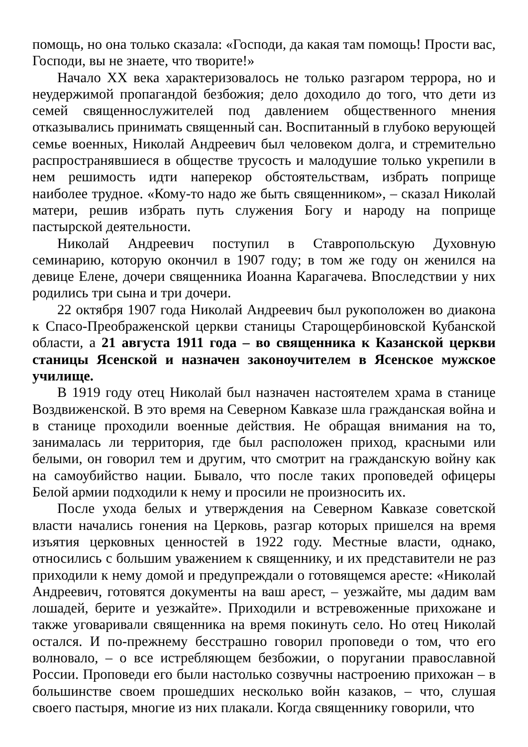помощь, но она только сказала: «Господи, да какая там помощь! Прости вас, Господи, вы не знаете, что творите!»
Начало XX века характеризовалось не только разгаром террора, но и неудержимой пропагандой безбожия; дело доходило до того, что дети из семей священнослужителей под давлением общественного мнения отказывались принимать священный сан. Воспитанный в глубоко верующей семье военных, Николай Андреевич был человеком долга, и стремительно распространявшиеся в обществе трусость и малодушие только укрепили в нем решимость идти наперекор обстоятельствам, избрать поприще наиболее трудное. «Кому-то надо же быть священником», – сказал Николай матери, решив избрать путь служения Богу и народу на поприще пастырской деятельности.
Николай Андреевич поступил в Ставропольскую Духовную семинарию, которую окончил в 1907 году; в том же году он женился на девице Елене, дочери священника Иоанна Карагачева. Впоследствии у них родились три сына и три дочери.
22 октября 1907 года Николай Андреевич был рукоположен во диакона к Спасо-Преображенской церкви станицы Старощербиновской Кубанской области, а 21 августа 1911 года – во священника к Казанской церкви станицы Ясенской и назначен законоучителем в Ясенское мужское училище.
В 1919 году отец Николай был назначен настоятелем храма в станице Воздвиженской. В это время на Северном Кавказе шла гражданская война и в станице проходили военные действия. Не обращая внимания на то, занималась ли территория, где был расположен приход, красными или белыми, он говорил тем и другим, что смотрит на гражданскую войну как на самоубийство нации. Бывало, что после таких проповедей офицеры Белой армии подходили к нему и просили не произносить их.
После ухода белых и утверждения на Северном Кавказе советской власти начались гонения на Церковь, разгар которых пришелся на время изъятия церковных ценностей в 1922 году. Местные власти, однако, относились с большим уважением к священнику, и их представители не раз приходили к нему домой и предупреждали о готовящемся аресте: «Николай Андреевич, готовятся документы на ваш арест, – уезжайте, мы дадим вам лошадей, берите и уезжайте». Приходили и встревоженные прихожане и также уговаривали священника на время покинуть село. Но отец Николай остался. И по-прежнему бесстрашно говорил проповеди о том, что его волновало, – о все истребляющем безбожии, о поругании православной России. Проповеди его были настолько созвучны настроению прихожан – в большинстве своем прошедших несколько войн казаков, – что, слушая своего пастыря, многие из них плакали. Когда священнику говорили, что